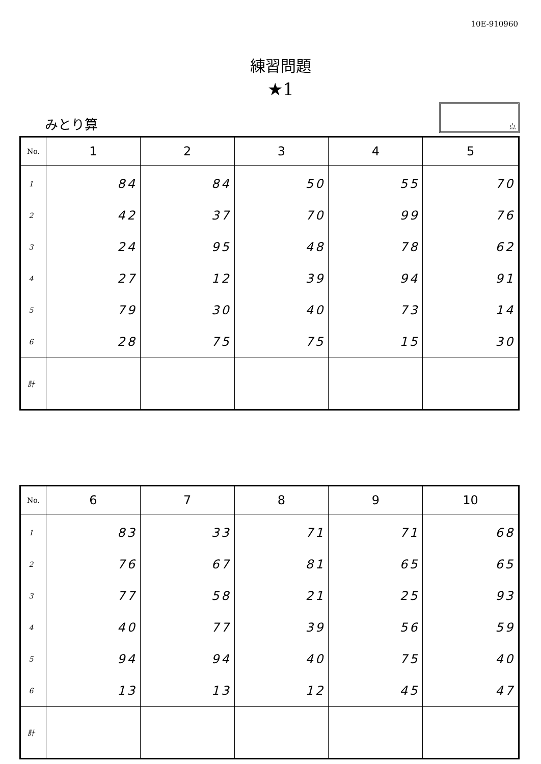10E-910960
練習問題
★1
みとり算
点
| No. | 1 | 2 | 3 | 4 | 5 |
| --- | --- | --- | --- | --- | --- |
| 1 | 84 | 84 | 50 | 55 | 70 |
| 2 | 42 | 37 | 70 | 99 | 76 |
| 3 | 24 | 95 | 48 | 78 | 62 |
| 4 | 27 | 12 | 39 | 94 | 91 |
| 5 | 79 | 30 | 40 | 73 | 14 |
| 6 | 28 | 75 | 75 | 15 | 30 |
| 計 | | | | | |
| No. | 6 | 7 | 8 | 9 | 10 |
| --- | --- | --- | --- | --- | --- |
| 1 | 83 | 33 | 71 | 71 | 68 |
| 2 | 76 | 67 | 81 | 65 | 65 |
| 3 | 77 | 58 | 21 | 25 | 93 |
| 4 | 40 | 77 | 39 | 56 | 59 |
| 5 | 94 | 94 | 40 | 75 | 40 |
| 6 | 13 | 13 | 12 | 45 | 47 |
| 計 | | | | | |